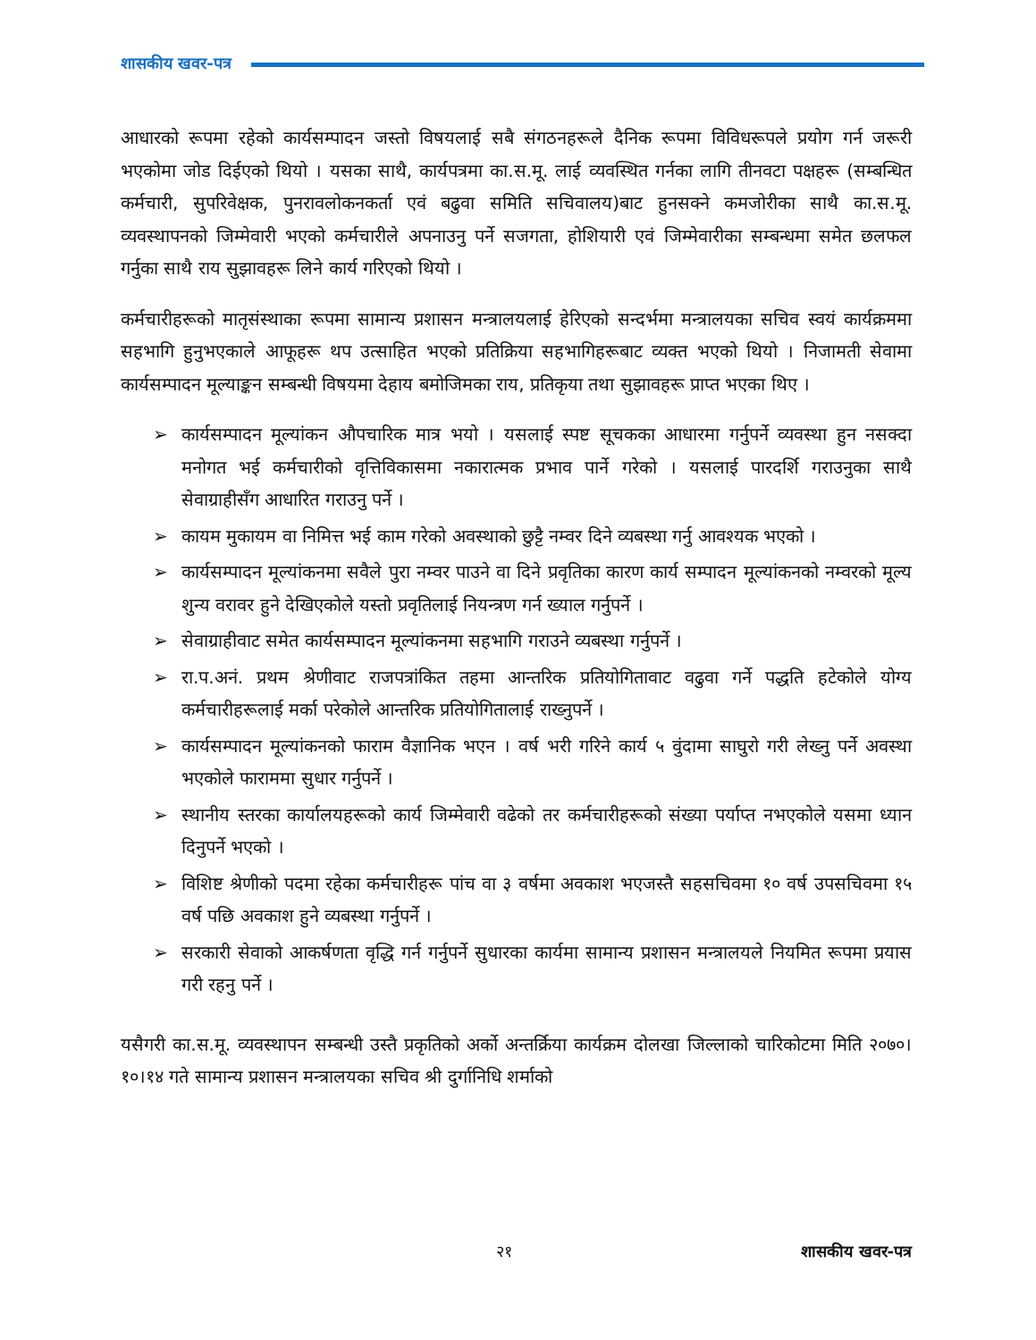शासकीय खवर-पत्र
आधारको रूपमा रहेको कार्यसम्पादन जस्तो विषयलाई सबै संगठनहरूले दैनिक रूपमा विविधरूपले प्रयोग गर्न जरूरी भएकोमा जोड दिईएको थियो । यसका साथै, कार्यपत्रमा का.स.मू. लाई व्यवस्थित गर्नका लागि तीनवटा पक्षहरू (सम्बन्धित कर्मचारी, सुपरिवेक्षक, पुनरावलोकनकर्ता एवं बढुवा समिति सचिवालय)बाट हुनसक्ने कमजोरीका साथै का.स.मू. व्यवस्थापनको जिम्मेवारी भएको कर्मचारीले अपनाउनु पर्ने सजगता, होशियारी एवं जिम्मेवारीका सम्बन्धमा समेत छलफल गर्नुका साथै राय सुझावहरू लिने कार्य गरिएको थियो ।
कर्मचारीहरूको मातृसंस्थाका रूपमा सामान्य प्रशासन मन्त्रालयलाई हेरिएको सन्दर्भमा मन्त्रालयका सचिव स्वयं कार्यक्रममा सहभागि हुनुभएकाले आफूहरू थप उत्साहित भएको प्रतिक्रिया सहभागिहरूबाट व्यक्त भएको थियो । निजामती सेवामा कार्यसम्पादन मूल्याङ्कन सम्बन्धी विषयमा देहाय बमोजिमका राय, प्रतिकृया तथा सुझावहरू प्राप्त भएका थिए ।
➢ कार्यसम्पादन मूल्यांकन औपचारिक मात्र भयो । यसलाई स्पष्ट सूचकका आधारमा गर्नुपर्ने व्यवस्था हुन नसक्दा मनोगत भई कर्मचारीको वृत्तिविकासमा नकारात्मक प्रभाव पार्ने गरेको । यसलाई पारदर्शि गराउनुका साथै सेवाग्राहीसँग आधारित गराउनु पर्ने ।
➢ कायम मुकायम वा निमित्त भई काम गरेको अवस्थाको छुट्टै नम्वर दिने व्यबस्था गर्नु आवश्यक भएको ।
➢ कार्यसम्पादन मूल्यांकनमा सवैले पुरा नम्वर पाउने वा दिने प्रवृतिका कारण कार्य सम्पादन मूल्यांकनको नम्वरको मूल्य शुन्य वरावर हुने देखिएकोले यस्तो प्रवृतिलाई नियन्त्रण गर्न ख्याल गर्नुपर्ने ।
➢ सेवाग्राहीवाट समेत कार्यसम्पादन मूल्यांकनमा सहभागि गराउने व्यबस्था गर्नुपर्ने ।
➢ रा.प.अनं. प्रथम श्रेणीवाट राजपत्रांकित तहमा आन्तरिक प्रतियोगितावाट वढुवा गर्ने पद्धति हटेकोले योग्य कर्मचारीहरूलाई मर्का परेकोले आन्तरिक प्रतियोगितालाई राख्नुपर्ने ।
➢ कार्यसम्पादन मूल्यांकनको फाराम वैज्ञानिक भएन । वर्ष भरी गरिने कार्य ५ वुंदामा साघुरो गरी लेख्नु पर्ने अवस्था भएकोले फाराममा सुधार गर्नुपर्ने ।
➢ स्थानीय स्तरका कार्यालयहरूको कार्य जिम्मेवारी वढेको तर कर्मचारीहरूको संख्या पर्याप्त नभएकोले यसमा ध्यान दिनुपर्ने भएको ।
➢ विशिष्ट श्रेणीको पदमा रहेका कर्मचारीहरू पांच वा ३ वर्षमा अवकाश भएजस्तै सहसचिवमा १० वर्ष उपसचिवमा १५ वर्ष पछि अवकाश हुने व्यबस्था गर्नुपर्ने ।
➢ सरकारी सेवाको आकर्षणता वृद्धि गर्न गर्नुपर्ने सुधारका कार्यमा सामान्य प्रशासन मन्त्रालयले नियमित रूपमा प्रयास गरी रहनु पर्ने ।
यसैगरी का.स.मू. व्यवस्थापन सम्बन्धी उस्तै प्रकृतिको अर्को अन्तर्क्रिया कार्यक्रम दोलखा जिल्लाको चारिकोटमा मिति २०७०।१०।१४ गते सामान्य प्रशासन मन्त्रालयका सचिव श्री दुर्गानिधि शर्माको
२१ शासकीय खवर-पत्र